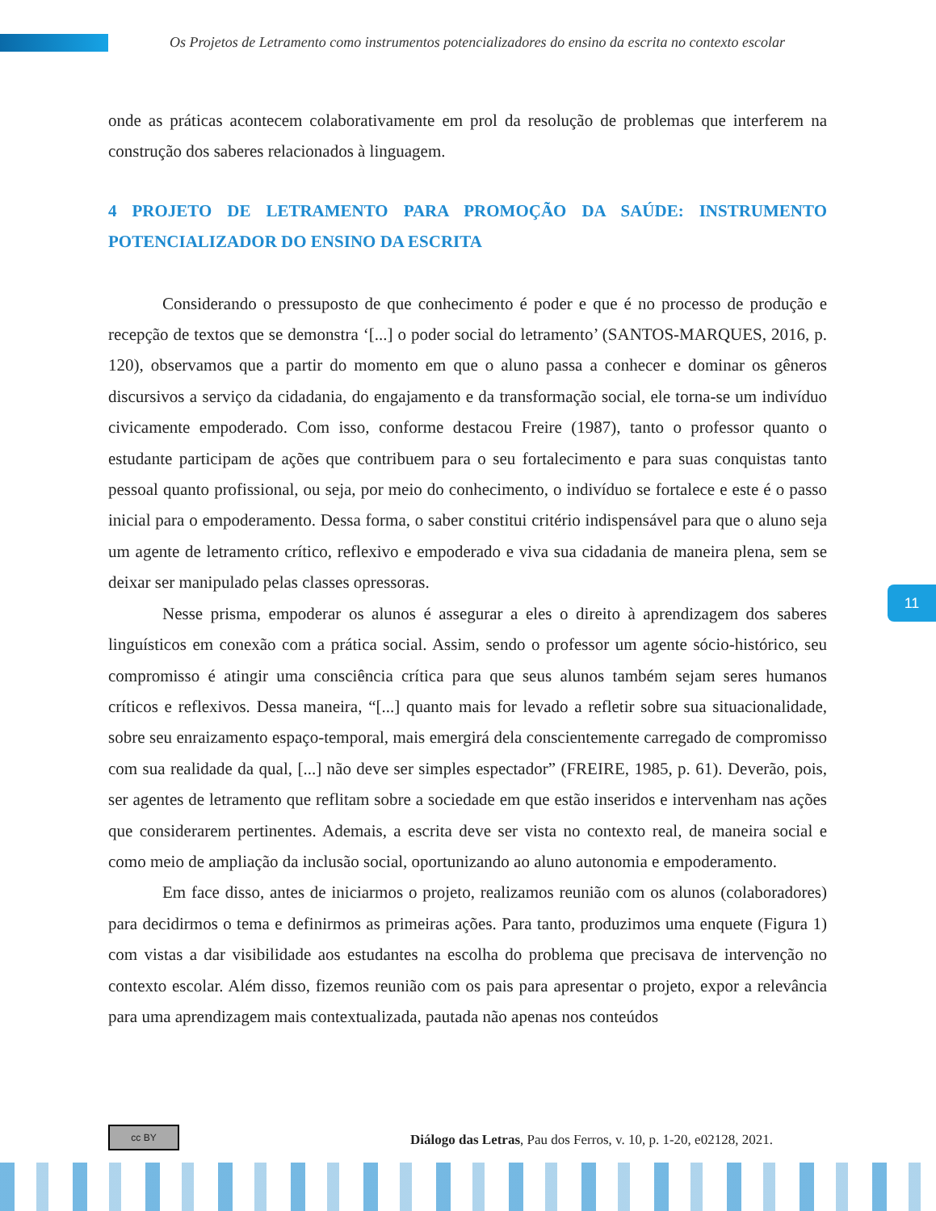Os Projetos de Letramento como instrumentos potencializadores do ensino da escrita no contexto escolar
onde as práticas acontecem colaborativamente em prol da resolução de problemas que interferem na construção dos saberes relacionados à linguagem.
4 PROJETO DE LETRAMENTO PARA PROMOÇÃO DA SAÚDE: INSTRUMENTO POTENCIALIZADOR DO ENSINO DA ESCRITA
Considerando o pressuposto de que conhecimento é poder e que é no processo de produção e recepção de textos que se demonstra ‘[...] o poder social do letramento’ (SANTOS-MARQUES, 2016, p. 120), observamos que a partir do momento em que o aluno passa a conhecer e dominar os gêneros discursivos a serviço da cidadania, do engajamento e da transformação social, ele torna-se um indivíduo civicamente empoderado. Com isso, conforme destacou Freire (1987), tanto o professor quanto o estudante participam de ações que contribuem para o seu fortalecimento e para suas conquistas tanto pessoal quanto profissional, ou seja, por meio do conhecimento, o indivíduo se fortalece e este é o passo inicial para o empoderamento. Dessa forma, o saber constitui critério indispensável para que o aluno seja um agente de letramento crítico, reflexivo e empoderado e viva sua cidadania de maneira plena, sem se deixar ser manipulado pelas classes opressoras.
Nesse prisma, empoderar os alunos é assegurar a eles o direito à aprendizagem dos saberes linguísticos em conexão com a prática social. Assim, sendo o professor um agente sócio-histórico, seu compromisso é atingir uma consciência crítica para que seus alunos também sejam seres humanos críticos e reflexivos. Dessa maneira, “[...] quanto mais for levado a refletir sobre sua situacionalidade, sobre seu enraizamento espaço-temporal, mais emergirá dela conscientemente carregado de compromisso com sua realidade da qual, [...] não deve ser simples espectador” (FREIRE, 1985, p. 61). Deverão, pois, ser agentes de letramento que reflitam sobre a sociedade em que estão inseridos e intervenham nas ações que considerarem pertinentes. Ademais, a escrita deve ser vista no contexto real, de maneira social e como meio de ampliação da inclusão social, oportunizando ao aluno autonomia e empoderamento.
Em face disso, antes de iniciarmos o projeto, realizamos reunião com os alunos (colaboradores) para decidirmos o tema e definirmos as primeiras ações. Para tanto, produzimos uma enquete (Figura 1) com vistas a dar visibilidade aos estudantes na escolha do problema que precisava de intervenção no contexto escolar. Além disso, fizemos reunião com os pais para apresentar o projeto, expor a relevância para uma aprendizagem mais contextualizada, pautada não apenas nos conteúdos
11
cc BY
Diálogo das Letras, Pau dos Ferros, v. 10, p. 1-20, e02128, 2021.